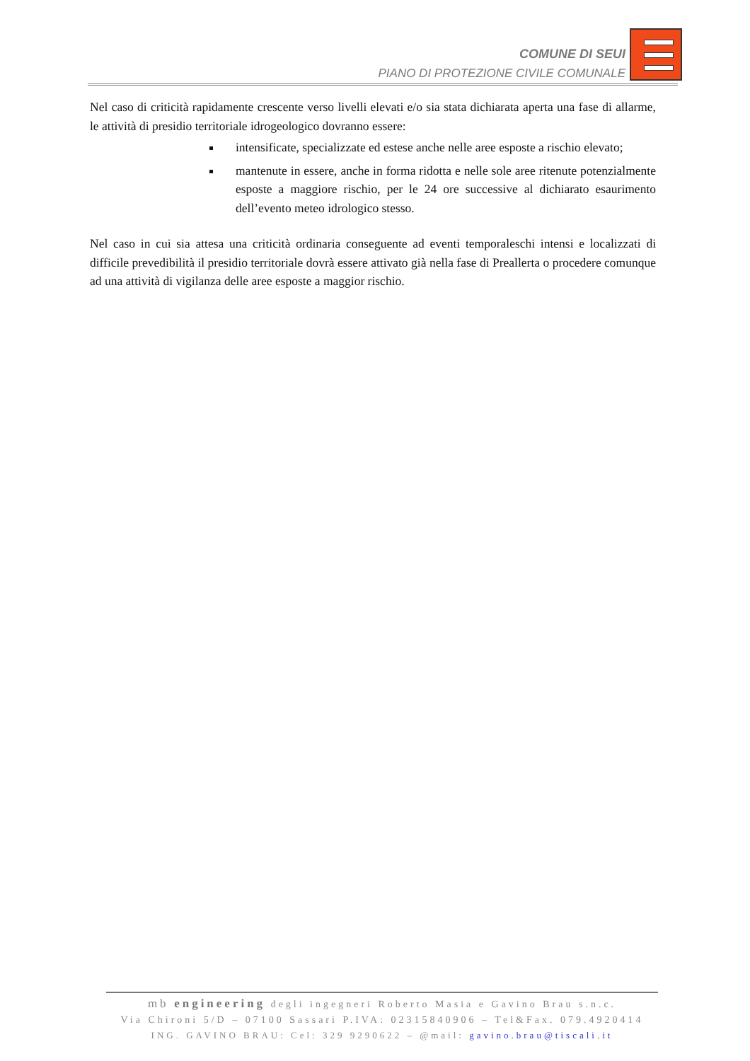COMUNE DI SEUI
PIANO DI PROTEZIONE CIVILE COMUNALE
Nel caso di criticità rapidamente crescente verso livelli elevati e/o sia stata dichiarata aperta una fase di allarme, le attività di presidio territoriale idrogeologico dovranno essere:
intensificate, specializzate ed estese anche nelle aree esposte a rischio elevato;
mantenute in essere, anche in forma ridotta e nelle sole aree ritenute potenzialmente esposte a maggiore rischio, per le 24 ore successive al dichiarato esaurimento dell’evento meteo idrologico stesso.
Nel caso in cui sia attesa una criticità ordinaria conseguente ad eventi temporaleschi intensi e localizzati di difficile prevedibilità il presidio territoriale dovrà essere attivato già nella fase di Preallerta o procedere comunque ad una attività di vigilanza delle aree esposte a maggior rischio.
mb engineering degli ingegneri Roberto Masia e Gavino Brau s.n.c.
Via Chironi 5/D – 07100 Sassari P.IVA: 02315840906 – Tel&Fax. 079.4920414
ING. GAVINO BRAU: Cel: 329 9290622 – @mail: gavino.brau@tiscali.it